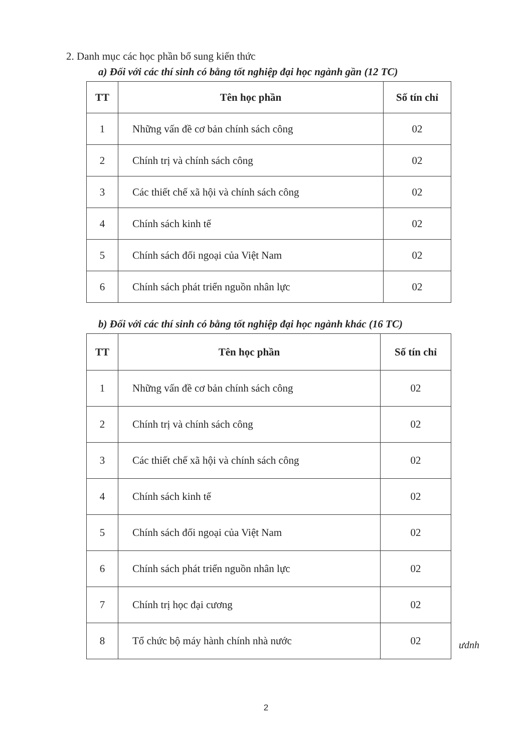2. Danh mục các học phần bổ sung kiến thức
a) Đối với các thí sinh có bằng tốt nghiệp đại học ngành gần (12 TC)
| TT | Tên học phần | Số tín chỉ |
| --- | --- | --- |
| 1 | Những vấn đề cơ bản chính sách công | 02 |
| 2 | Chính trị và chính sách công | 02 |
| 3 | Các thiết chế xã hội và chính sách công | 02 |
| 4 | Chính sách kinh tế | 02 |
| 5 | Chính sách đối ngoại của Việt Nam | 02 |
| 6 | Chính sách phát triển nguồn nhân lực | 02 |
b) Đối với các thí sinh có bằng tốt nghiệp đại học ngành khác (16 TC)
| TT | Tên học phần | Số tín chỉ |
| --- | --- | --- |
| 1 | Những vấn đề cơ bản chính sách công | 02 |
| 2 | Chính trị và chính sách công | 02 |
| 3 | Các thiết chế xã hội và chính sách công | 02 |
| 4 | Chính sách kinh tế | 02 |
| 5 | Chính sách đối ngoại của Việt Nam | 02 |
| 6 | Chính sách phát triển nguồn nhân lực | 02 |
| 7 | Chính trị học đại cương | 02 |
| 8 | Tổ chức bộ máy hành chính nhà nước | 02 |
ưdnh
2